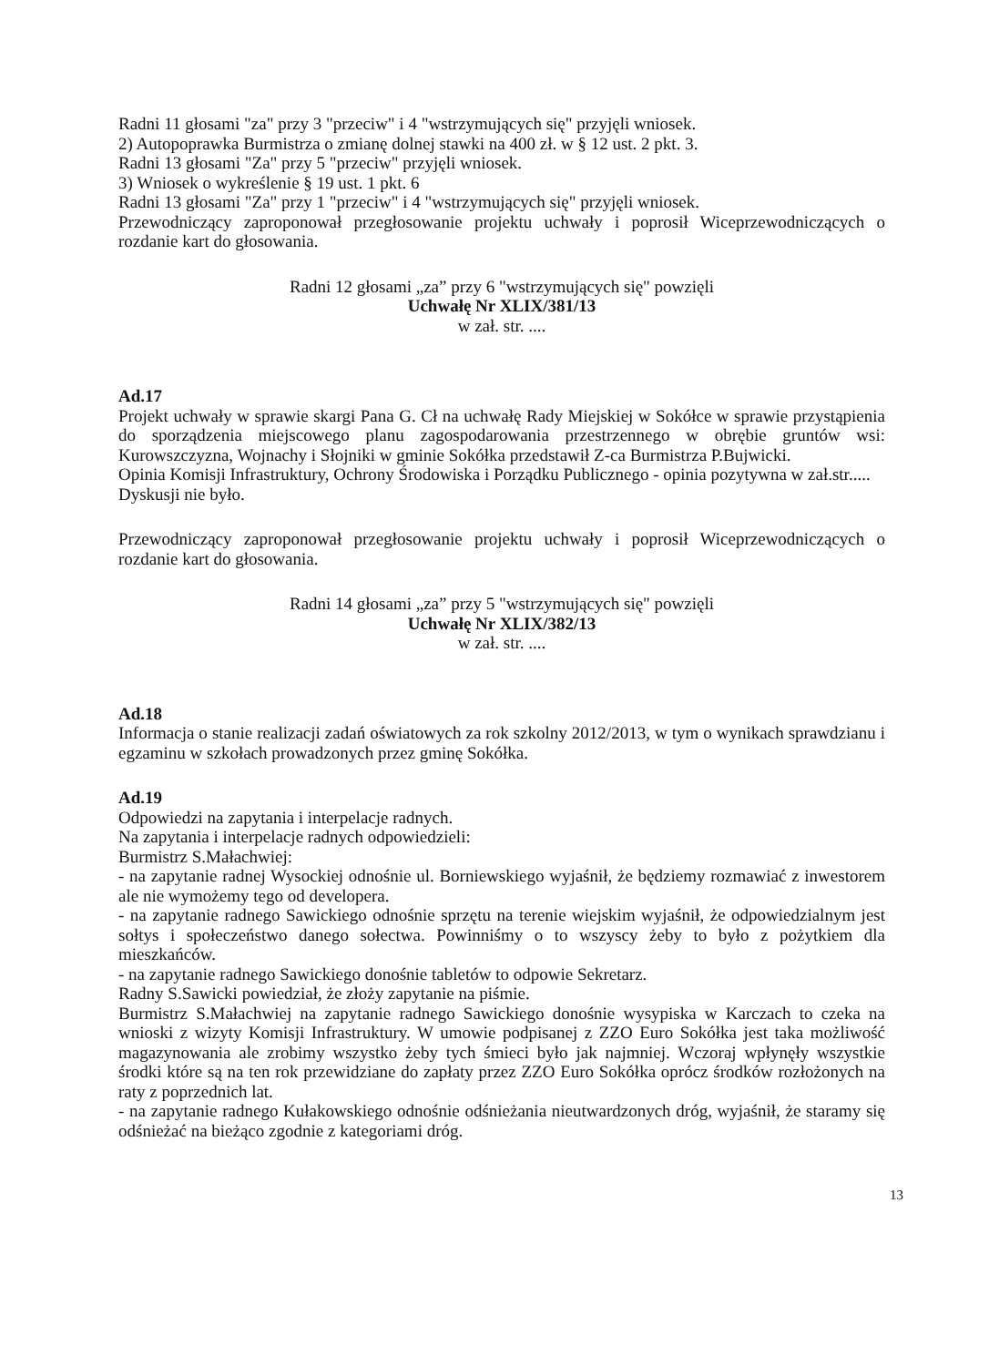Radni 11 głosami "za" przy 3 "przeciw" i 4 "wstrzymujących się" przyjęli wniosek.
2) Autopoprawka Burmistrza o zmianę dolnej stawki na 400 zł. w § 12 ust. 2 pkt. 3.
Radni 13 głosami "Za" przy 5 "przeciw" przyjęli wniosek.
3) Wniosek o wykreślenie § 19 ust. 1 pkt. 6
Radni 13 głosami "Za" przy 1 "przeciw" i 4 "wstrzymujących się" przyjęli wniosek.
Przewodniczący zaproponował przegłosowanie projektu uchwały i poprosił Wiceprzewodniczących o rozdanie kart do głosowania.
Radni 12 głosami „za” przy 6 "wstrzymujących się" powzięli
Uchwałę Nr XLIX/381/13
w zał. str. ....
Ad.17
Projekt uchwały w sprawie skargi Pana G. Cł na uchwałę Rady Miejskiej w Sokółce w sprawie przystąpienia do sporządzenia miejscowego planu zagospodarowania przestrzennego w obrębie gruntów wsi: Kurowszczyzna, Wojnachy i Słojniki w gminie Sokółka przedstawił Z-ca Burmistrza P.Bujwicki.
Opinia Komisji Infrastruktury, Ochrony Środowiska i Porządku Publicznego - opinia pozytywna w zał.str.....
Dyskusji nie było.
Przewodniczący zaproponował przegłosowanie projektu uchwały i poprosił Wiceprzewodniczących o rozdanie kart do głosowania.
Radni 14 głosami „za” przy 5 "wstrzymujących się" powzięli
Uchwałę Nr XLIX/382/13
w zał. str. ....
Ad.18
Informacja o stanie realizacji zadań oświatowych za rok szkolny 2012/2013, w tym o wynikach sprawdzianu i egzaminu w szkołach prowadzonych przez gminę Sokółka.
Ad.19
Odpowiedzi na zapytania i interpelacje radnych.
Na zapytania i interpelacje radnych odpowiedzieli:
Burmistrz S.Małachwiej:
- na zapytanie radnej Wysockiej odnośnie ul. Borniewskiego wyjaśnił, że będziemy rozmawiać z inwestorem ale nie wymożemy tego od developera.
- na zapytanie radnego Sawickiego odnośnie sprzętu na terenie wiejskim wyjaśnił, że odpowiedzialnym jest sołtys i społeczeństwo danego sołectwa. Powinniśmy o to wszyscy żeby to było z pożytkiem dla mieszkańców.
- na zapytanie radnego Sawickiego donośnie tabletów to odpowie Sekretarz.
Radny S.Sawicki powiedział, że złoży zapytanie na piśmie.
Burmistrz S.Małachwiej na zapytanie radnego Sawickiego donośnie wysypiska w Karczach to czeka na wnioski z wizyty Komisji Infrastruktury. W umowie podpisanej z ZZO Euro Sokółka jest taka możliwość magazynowania ale zrobimy wszystko żeby tych śmieci było jak najmniej. Wczoraj wpłynęły wszystkie środki które są na ten rok przewidziane do zapłaty przez ZZO Euro Sokółka oprócz środków rozłożonych na raty z poprzednich lat.
- na zapytanie radnego Kułakowskiego odnośnie odśnieżania nieutwardzonych dróg, wyjaśnił, że staramy się odśnieżać na bieżąco zgodnie z kategoriami dróg.
13